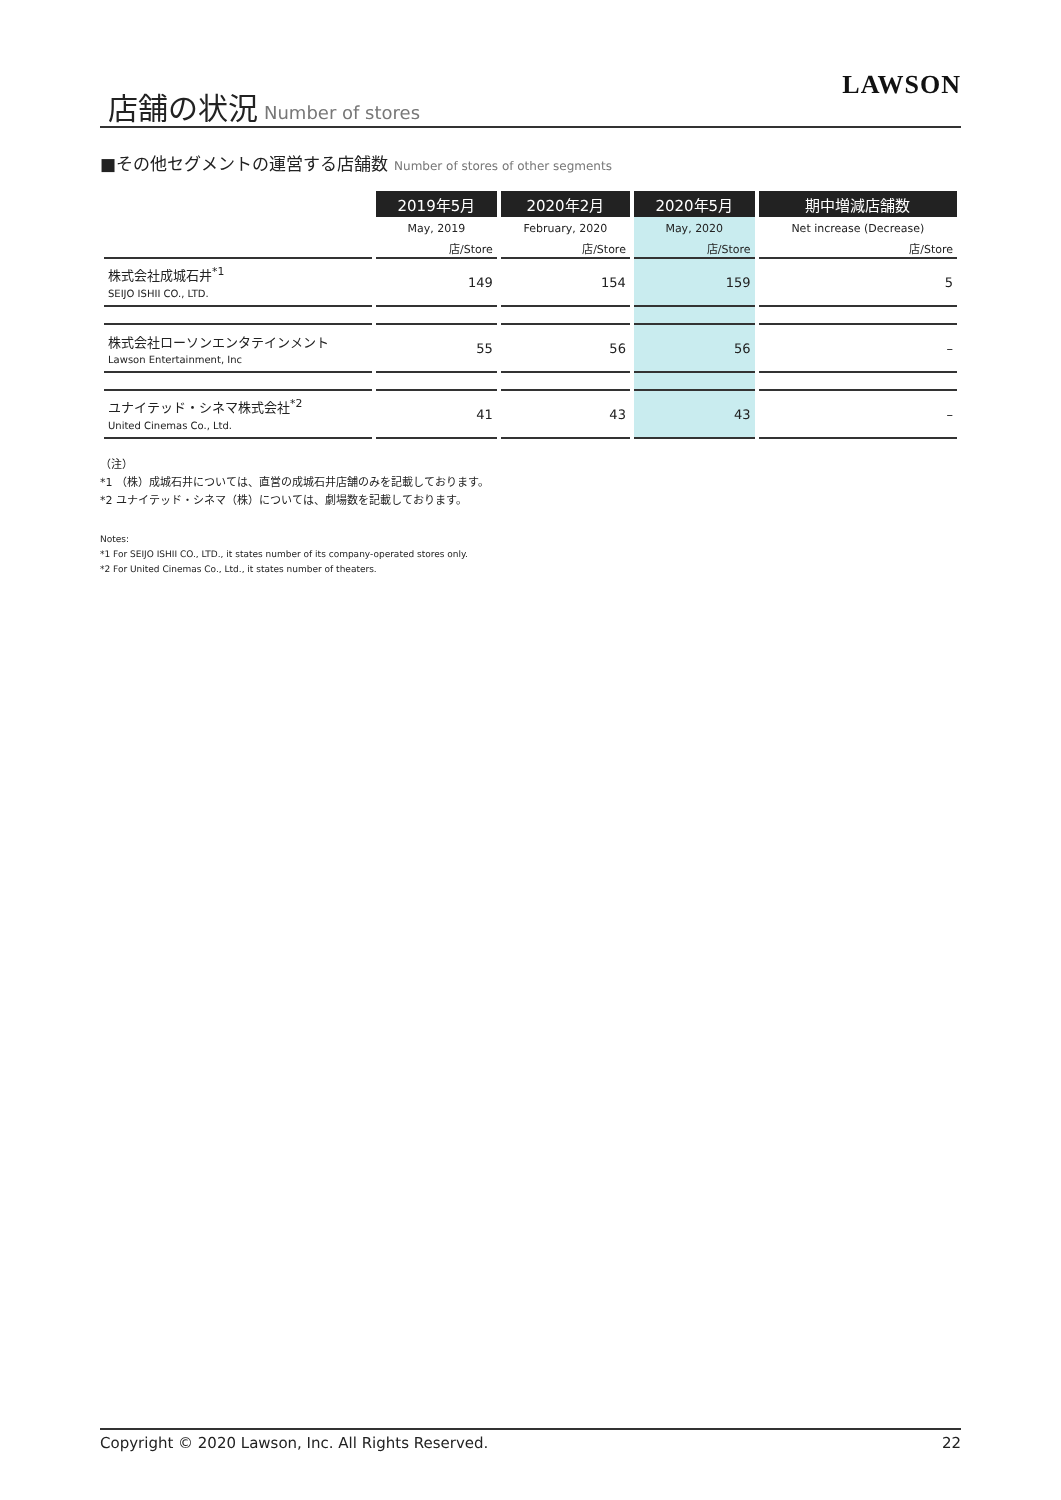店舗の状況 Number of stores LAWSON
■その他セグメントの運営する店舗数 Number of stores of other segments
| | 2019年5月 | 2020年2月 | 2020年5月 | 期中増減店舗数 |
| | May, 2019 | February, 2020 | May, 2020 | Net increase (Decrease) |
| | 店/Store | 店/Store | 店/Store | 店/Store |
| 株式会社成城石井<sup>*1</sup> SEIJO ISHII CO., LTD. | 149 | 154 | 159 | 5 |
| 株式会社ローソンエンタテインメント Lawson Entertainment, Inc | 55 | 56 | 56 | – |
| ユナイテッド・シネマ株式会社<sup>*2</sup> United Cinemas Co., Ltd. | 41 | 43 | 43 | – |
（注）
*1 （株）成城石井については、直営の成城石井店舗のみを記載しております。
*2 ユナイテッド・シネマ（株）については、劇場数を記載しております。
Notes:
*1 For SEIJO ISHII CO., LTD., it states number of its company-operated stores only.
*2 For United Cinemas Co., Ltd., it states number of theaters.
Copyright © 2020 Lawson, Inc. All Rights Reserved. 22